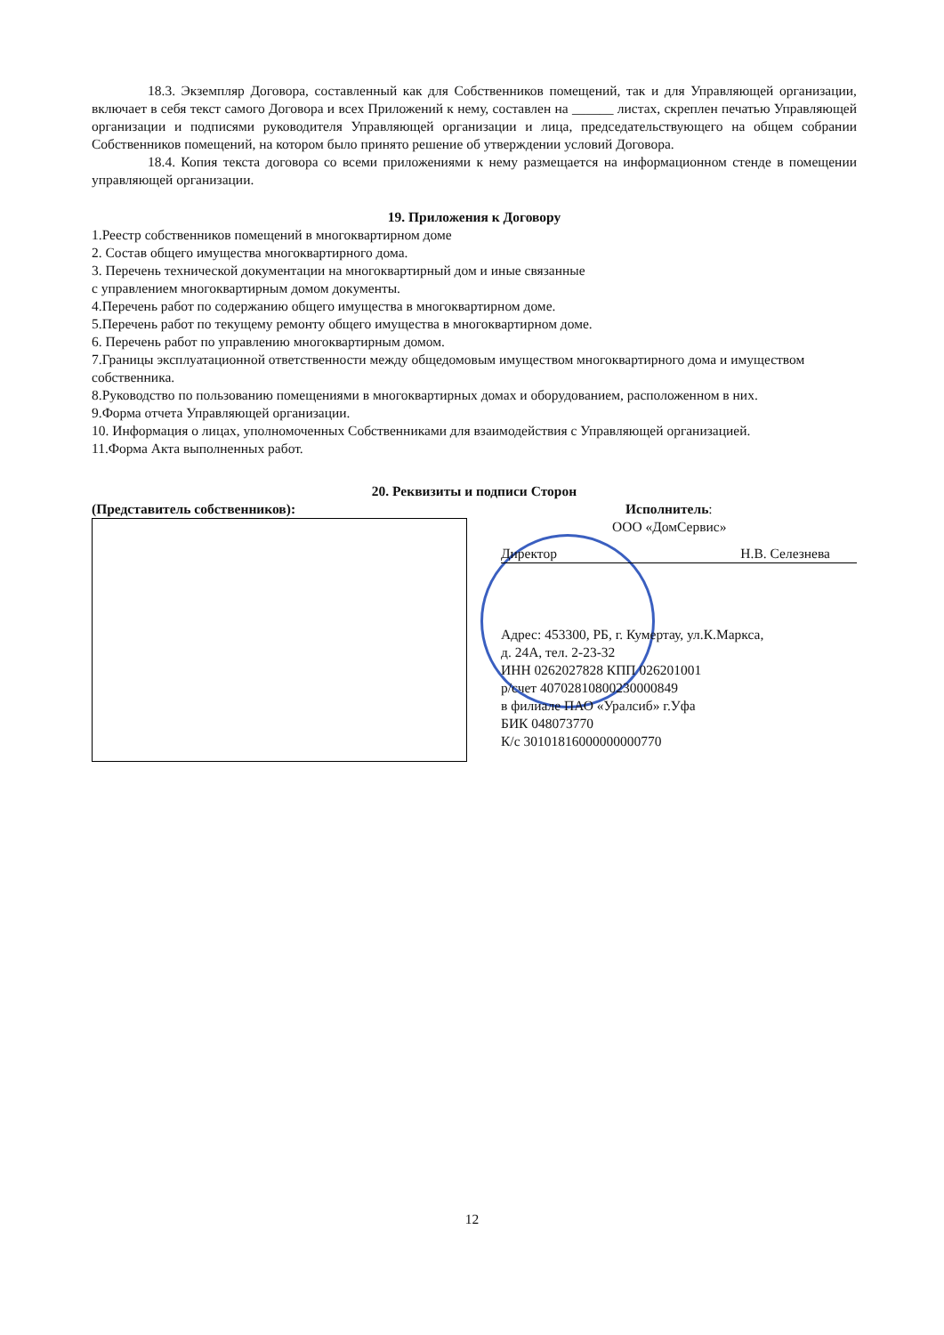18.3. Экземпляр Договора, составленный как для Собственников помещений, так и для Управляющей организации, включает в себя текст самого Договора и всех Приложений к нему, составлен на ______ листах, скреплен печатью Управляющей организации и подписями руководителя Управляющей организации и лица, председательствующего на общем собрании Собственников помещений, на котором было принято решение об утверждении условий Договора.
18.4. Копия текста договора со всеми приложениями к нему размещается на информационном стенде в помещении управляющей организации.
19. Приложения к Договору
1.Реестр собственников помещений в многоквартирном доме
2. Состав общего имущества многоквартирного дома.
3. Перечень технической документации на многоквартирный дом и иные связанные
с управлением многоквартирным домом документы.
4.Перечень работ по содержанию общего имущества в многоквартирном доме.
5.Перечень работ по текущему ремонту общего имущества в многоквартирном доме.
6. Перечень работ по управлению многоквартирным домом.
7.Границы эксплуатационной ответственности между общедомовым имуществом многоквартирного дома и имуществом собственника.
8.Руководство по пользованию помещениями в многоквартирных домах и оборудованием, расположенном в них.
9.Форма отчета Управляющей организации.
10. Информация о лицах, уполномоченных Собственниками для взаимодействия с Управляющей организацией.
11.Форма Акта выполненных работ.
20. Реквизиты и подписи Сторон
(Представитель собственников): Исполнитель:
ООО «ДомСервис»
Директор Н.В. Селезнева
Адрес: 453300, РБ, г. Кумертау, ул.К.Маркса,
д. 24А, тел. 2-23-32
ИНН 0262027828 КПП 026201001
р/счет 40702810800230000849
в филиале ПАО «Уралсиб» г.Уфа
БИК 048073770
К/с 30101816000000000770
12